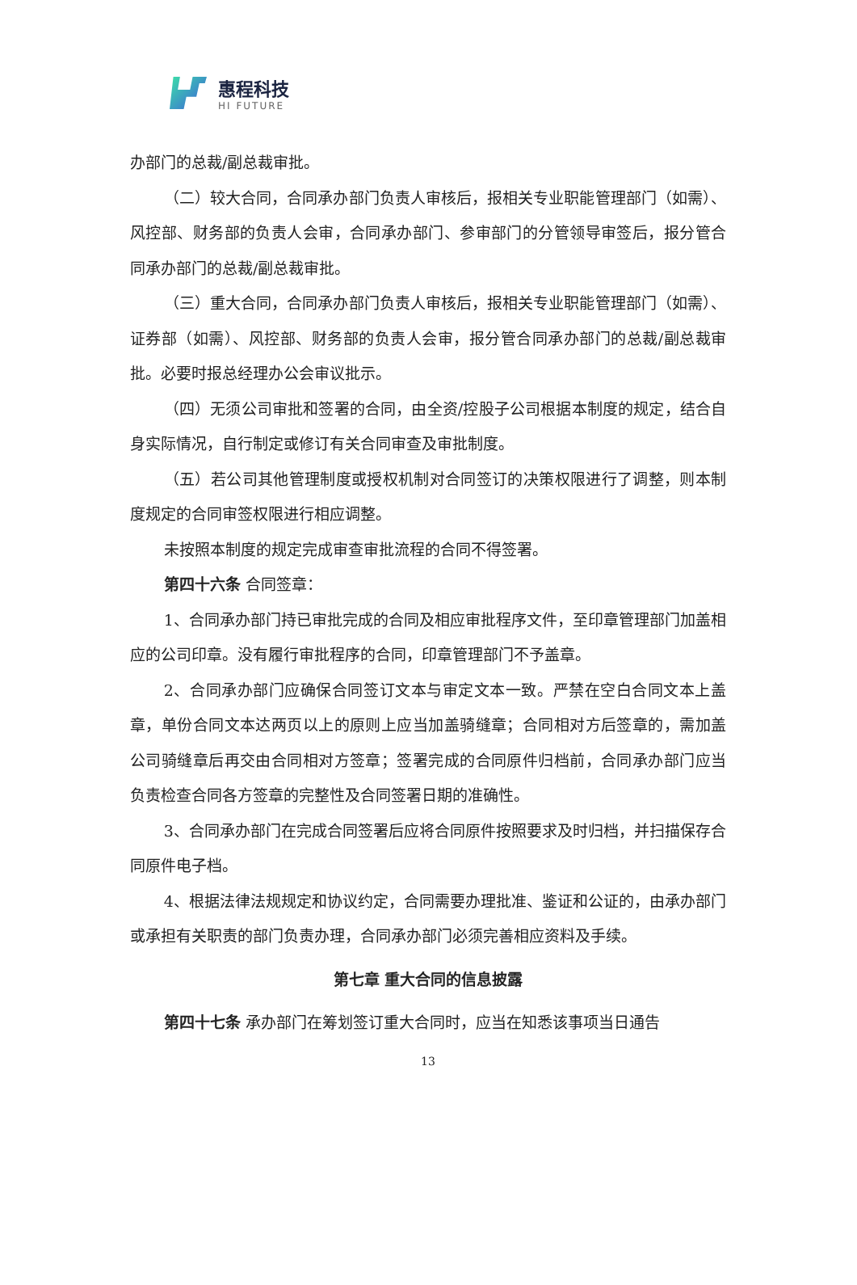惠程科技
HI FUTURE
办部门的总裁/副总裁审批。
（二）较大合同，合同承办部门负责人审核后，报相关专业职能管理部门（如需）、风控部、财务部的负责人会审，合同承办部门、参审部门的分管领导审签后，报分管合同承办部门的总裁/副总裁审批。
（三）重大合同，合同承办部门负责人审核后，报相关专业职能管理部门（如需）、证券部（如需）、风控部、财务部的负责人会审，报分管合同承办部门的总裁/副总裁审批。必要时报总经理办公会审议批示。
（四）无须公司审批和签署的合同，由全资/控股子公司根据本制度的规定，结合自身实际情况，自行制定或修订有关合同审查及审批制度。
（五）若公司其他管理制度或授权机制对合同签订的决策权限进行了调整，则本制度规定的合同审签权限进行相应调整。
未按照本制度的规定完成审查审批流程的合同不得签署。
第四十六条 合同签章：
1、合同承办部门持已审批完成的合同及相应审批程序文件，至印章管理部门加盖相应的公司印章。没有履行审批程序的合同，印章管理部门不予盖章。
2、合同承办部门应确保合同签订文本与审定文本一致。严禁在空白合同文本上盖章，单份合同文本达两页以上的原则上应当加盖骑缝章；合同相对方后签章的，需加盖公司骑缝章后再交由合同相对方签章；签署完成的合同原件归档前，合同承办部门应当负责检查合同各方签章的完整性及合同签署日期的准确性。
3、合同承办部门在完成合同签署后应将合同原件按照要求及时归档，并扫描保存合同原件电子档。
4、根据法律法规规定和协议约定，合同需要办理批准、鉴证和公证的，由承办部门或承担有关职责的部门负责办理，合同承办部门必须完善相应资料及手续。
第七章 重大合同的信息披露
第四十七条 承办部门在筹划签订重大合同时，应当在知悉该事项当日通告
13